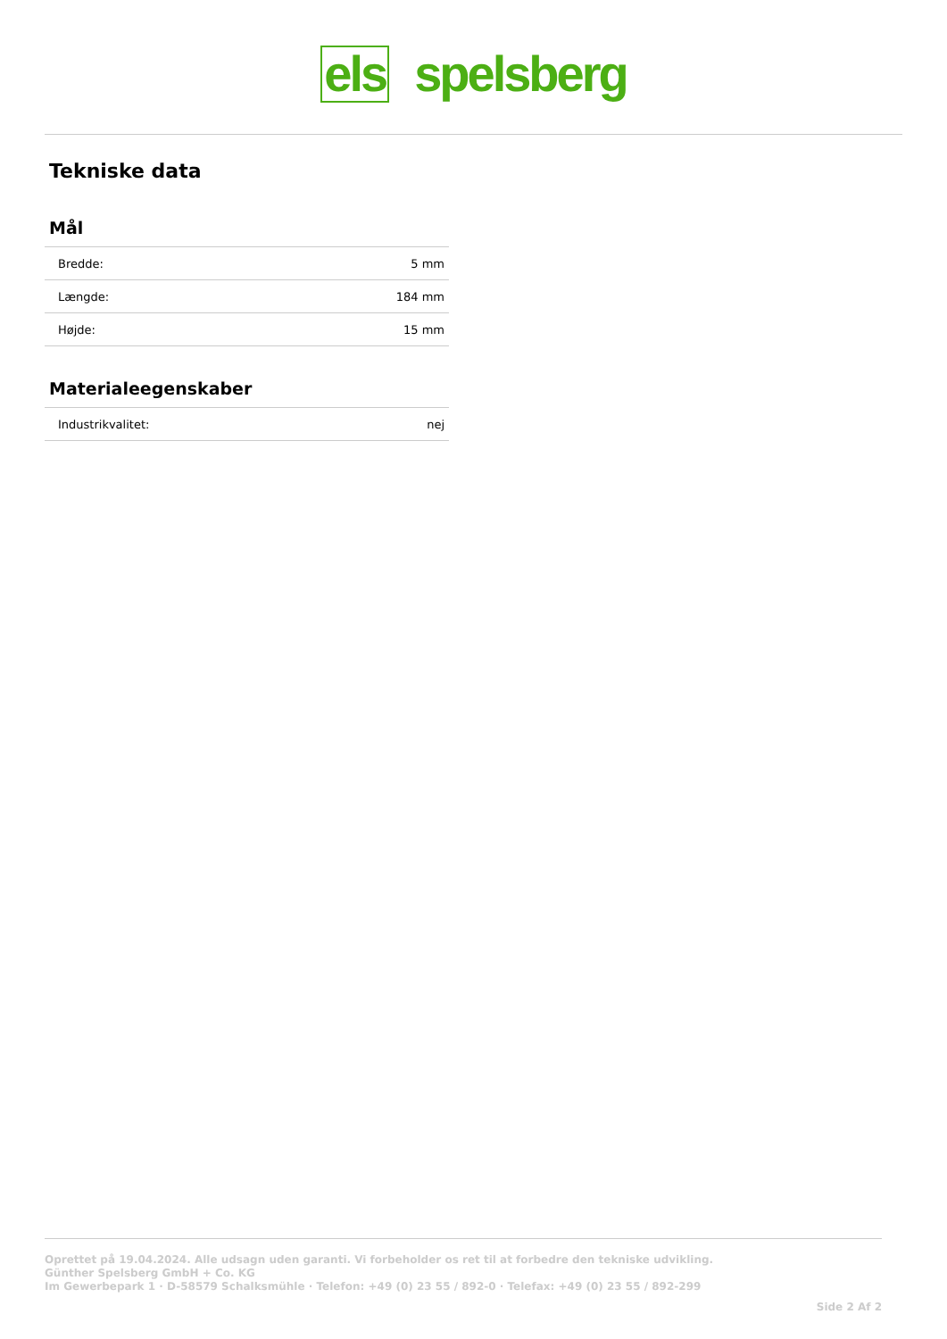els spelsberg
Tekniske data
Mål
| Bredde: | 5 mm |
| Længde: | 184 mm |
| Højde: | 15 mm |
Materialeegenskaber
| Industrikvalitet: | nej |
Oprettet på 19.04.2024. Alle udsagn uden garanti. Vi forbeholder os ret til at forbedre den tekniske udvikling.
Günther Spelsberg GmbH + Co. KG
Im Gewerbepark 1 · D-58579 Schalksmühle · Telefon: +49 (0) 23 55 / 892-0 · Telefax: +49 (0) 23 55 / 892-299
Side 2 Af 2